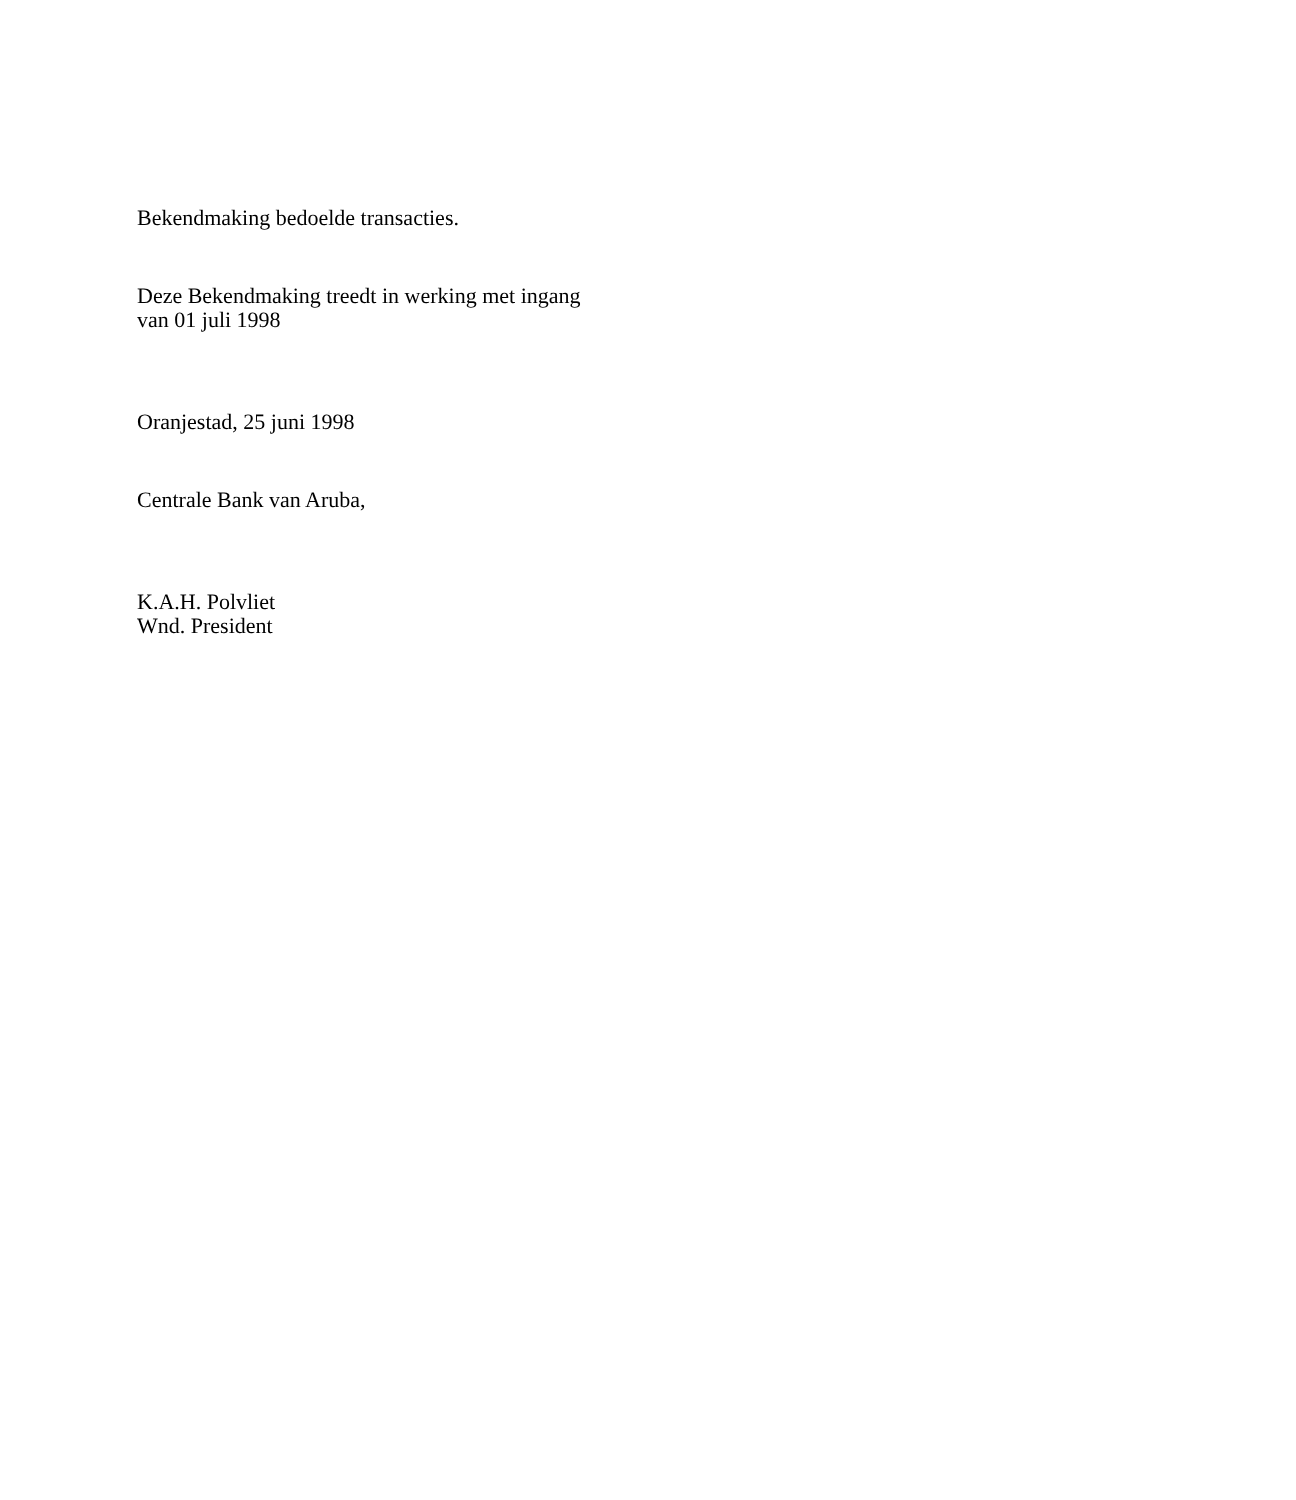Bekendmaking bedoelde transacties.
Deze Bekendmaking treedt in werking met ingang
van 01 juli 1998
Oranjestad, 25 juni 1998
Centrale Bank van Aruba,
K.A.H. Polvliet
Wnd. President